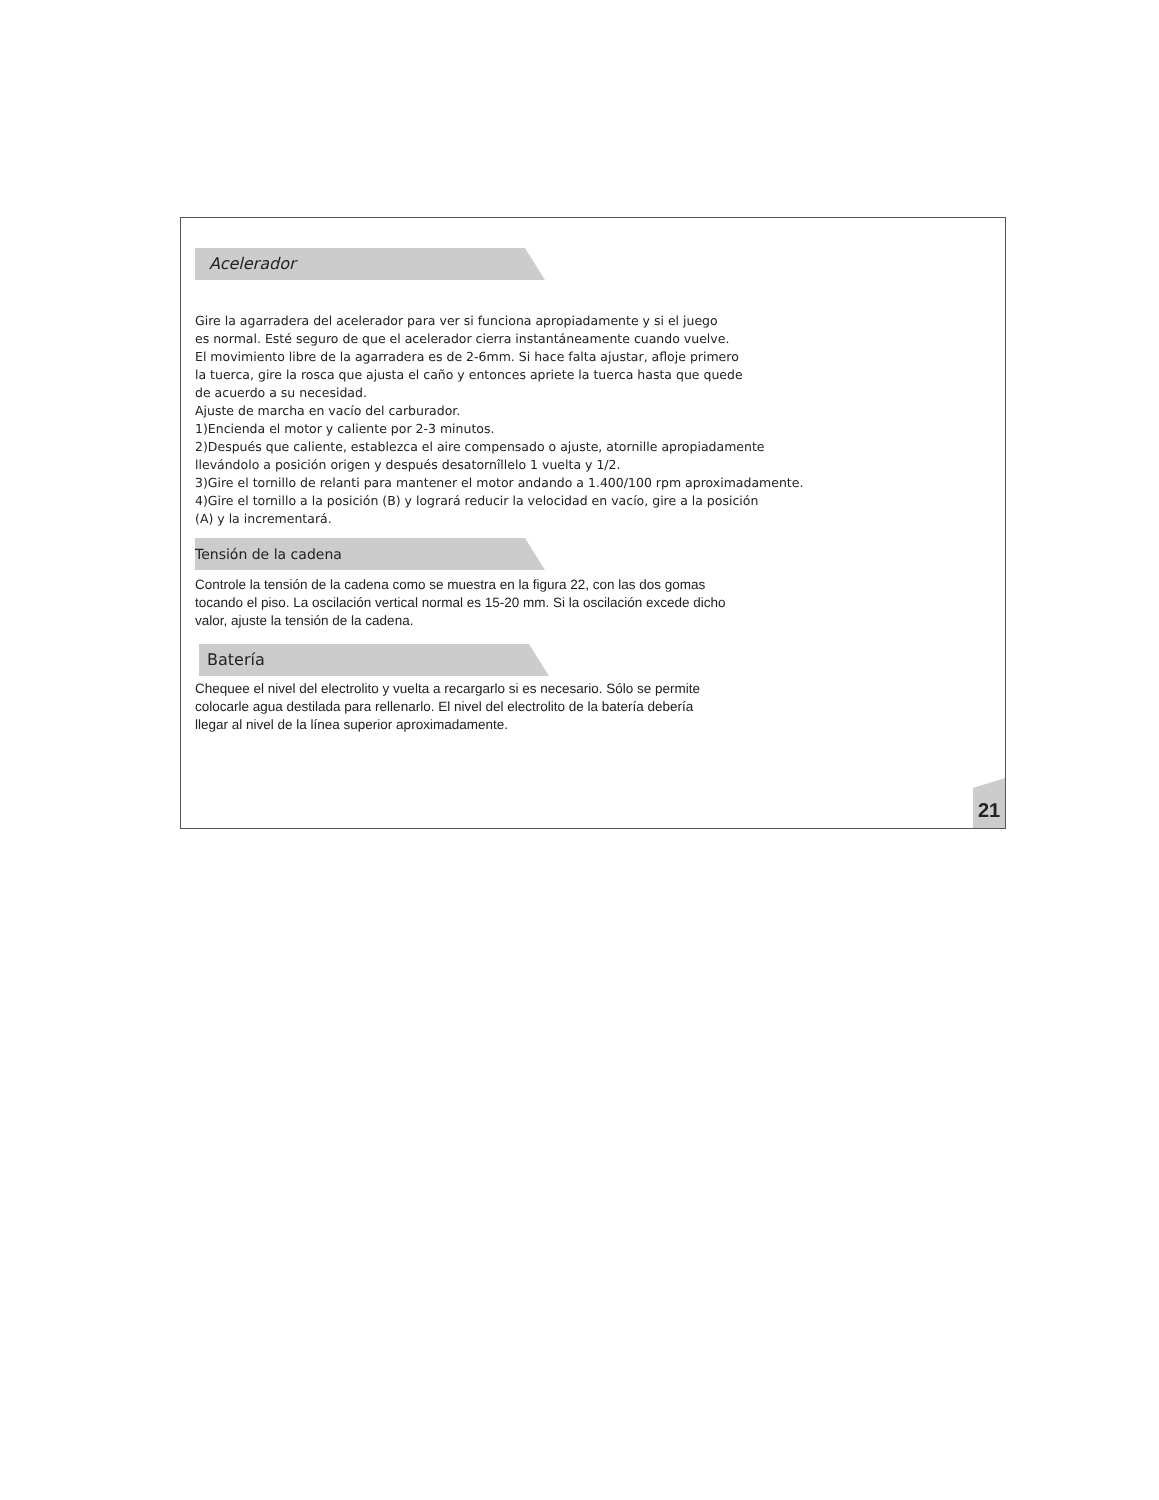Acelerador
Gire la agarradera del acelerador para ver si funciona apropiadamente y si el juego
es normal. Esté seguro de que el acelerador cierra instantáneamente cuando vuelve.
El movimiento libre de la agarradera es de 2-6mm. Si hace falta ajustar, afloje primero
la tuerca, gire la rosca que ajusta el caño y entonces apriete la tuerca hasta que quede
de acuerdo a su necesidad.
Ajuste de marcha en vacío del carburador.
1)Encienda el motor y caliente por 2-3 minutos.
2)Después que caliente, establezca el aire compensado o ajuste, atornille apropiadamente
llevándolo a posición origen y después desatornîllelo 1 vuelta y 1/2.
3)Gire el tornillo de relanti para mantener el motor andando a 1.400/100 rpm aproximadamente.
4)Gire el tornillo a la posición (B) y logrará reducir la velocidad en vacío, gire a la posición
(A) y la incrementará.
Tensión de la cadena
Controle la tensión de la cadena como se muestra en la figura 22, con las dos gomas
tocando el piso. La oscilación vertical normal es 15-20 mm. Si la oscilación excede dicho
valor, ajuste la tensión de la cadena.
Batería
Chequee el nivel del electrolito y vuelta a recargarlo si es necesario. Sólo se permite
colocarle agua destilada para rellenarlo. El nivel del electrolito de la batería debería
llegar al nivel de la línea superior aproximadamente.
21